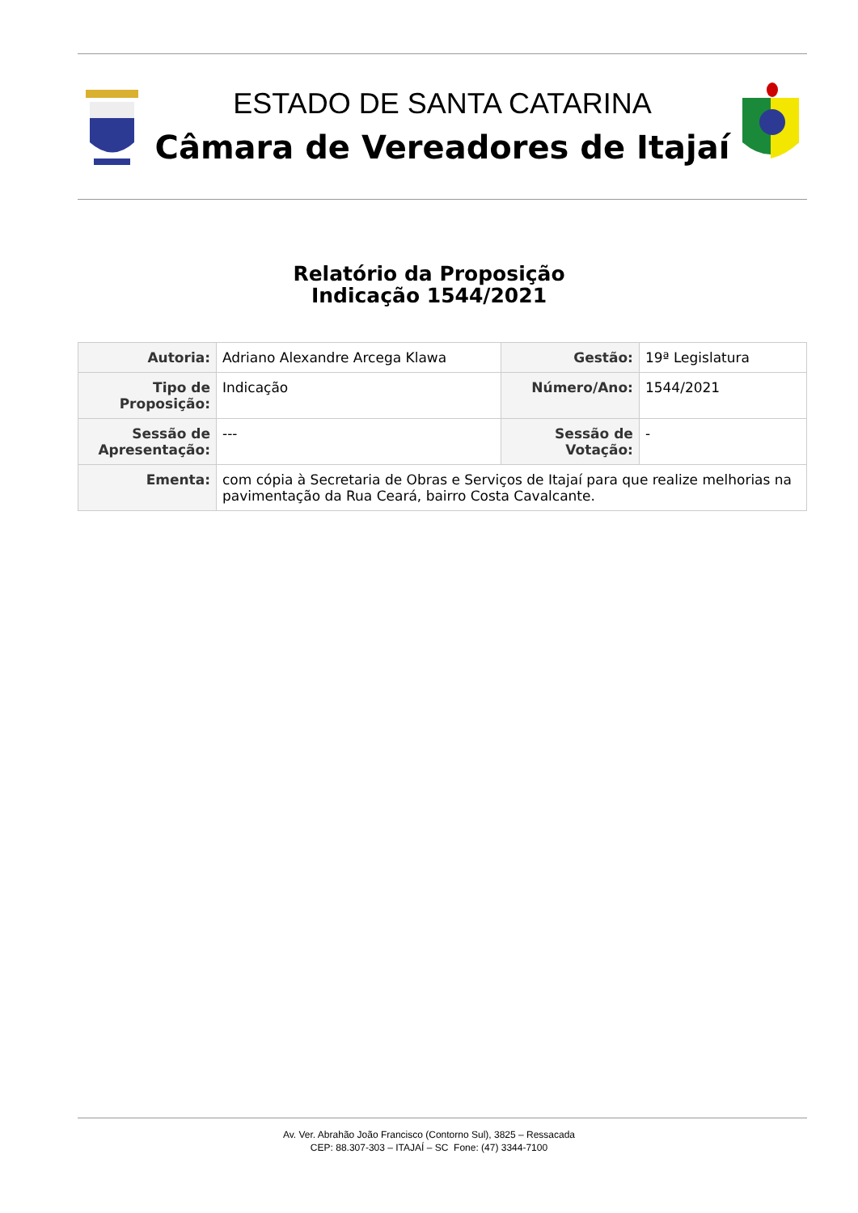ESTADO DE SANTA CATARINA
Câmara de Vereadores de Itajaí
Relatório da Proposição
Indicação 1544/2021
| Autoria: | Adriano Alexandre Arcega Klawa | Gestão: | 19ª Legislatura |
| Tipo de Proposição: | Indicação | Número/Ano: | 1544/2021 |
| Sessão de Apresentação: | --- | Sessão de Votação: | - |
| Ementa: | com cópia à Secretaria de Obras e Serviços de Itajaí para que realize melhorias na pavimentação da Rua Ceará, bairro Costa Cavalcante. | | |
Av. Ver. Abrahão João Francisco (Contorno Sul), 3825 – Ressacada
CEP: 88.307-303 – ITAJAÍ – SC Fone: (47) 3344-7100